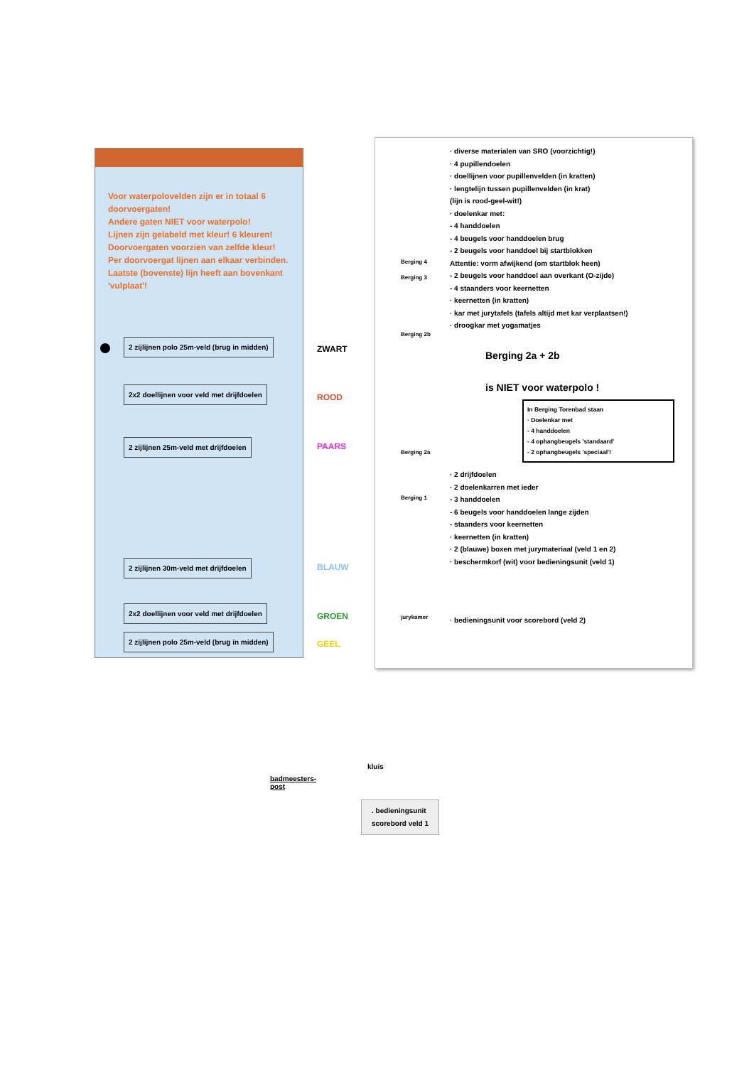Voor waterpolovelden zijn er in totaal 6 doorvoergaten!
Andere gaten NIET voor waterpolo!
Lijnen zijn gelabeld met kleur! 6 kleuren!
Doorvoergaten voorzien van zelfde kleur!
Per doorvoergat lijnen aan elkaar verbinden.
Laatste (bovenste) lijn heeft aan bovenkant 'vulplaat'!
2 zijlijnen polo 25m-veld (brug in midden)
ZWART
2x2 doellijnen voor veld met drijfdoelen
ROOD
2 zijlijnen 25m-veld met drijfdoelen
PAARS
2 zijlijnen 30m-veld met drijfdoelen
BLAUW
2x2 doellijnen voor veld met drijfdoelen
GROEN
2 zijlijnen polo 25m-veld (brug in midden)
GEEL
· diverse materialen van SRO (voorzichtig!)
· 4 pupillendoelen
· doellijnen voor pupillenvelden (in kratten)
· lengtelijn tussen pupillenvelden (in krat)
(lijn is rood-geel-wit!)
· doelenkar met:
- 4 handdoelen
- 4 beugels voor handdoelen brug
- 2 beugels voor handdoel bij startblokken
Attentie: vorm afwijkend (om startblok heen)
- 2 beugels voor handdoel aan overkant (O-zijde)
- 4 staanders voor keernetten
· keernetten (in kratten)
· kar met jurytafels (tafels altijd met kar verplaatsen!)
· droogkar met yogamatjes
Berging 2a + 2b
is NIET voor waterpolo !
In Berging Torenbad staan
· Doelenkar met
- 4 handdoelen
- 4 ophangbeugels 'standaard'
- 2 ophangbeugels 'speciaal'!
Berging 4
Berging 3
Berging 2b
Berging 2a
Berging 1
jurykamer
· 2 drijfdoelen
· 2 doelenkarren met ieder
- 3 handdoelen
- 6 beugels voor handdoelen lange zijden
- staanders voor keernetten
· keernetten (in kratten)
· 2 (blauwe) boxen met jurymateriaal (veld 1 en 2)
· beschermkorf (wit) voor bedieningsunit (veld 1)
· bedieningsunit voor scorebord (veld 2)
badmeesters-
post
kluis
. bedieningsunit
scorebord veld 1